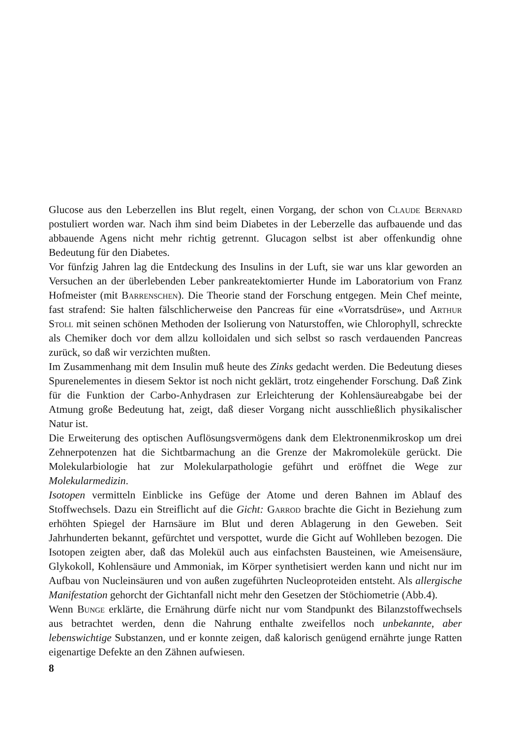Glucose aus den Leberzellen ins Blut regelt, einen Vorgang, der schon von Claude Bernard postuliert worden war. Nach ihm sind beim Diabetes in der Leberzelle das aufbauende und das abbauende Agens nicht mehr richtig getrennt. Glucagon selbst ist aber offenkundig ohne Bedeutung für den Diabetes.
Vor fünfzig Jahren lag die Entdeckung des Insulins in der Luft, sie war uns klar geworden an Versuchen an der überlebenden Leber pankreatektomierter Hunde im Laboratorium von Franz Hofmeister (mit Barrenschen). Die Theorie stand der Forschung entgegen. Mein Chef meinte, fast strafend: Sie halten fälschlicherweise den Pancreas für eine «Vorratsdrüse», und Arthur Stoll mit seinen schönen Methoden der Isolierung von Naturstoffen, wie Chlorophyll, schreckte als Chemiker doch vor dem allzu kolloidalen und sich selbst so rasch verdauenden Pancreas zurück, so daß wir verzichten mußten.
Im Zusammenhang mit dem Insulin muß heute des Zinks gedacht werden. Die Bedeutung dieses Spurenelementes in diesem Sektor ist noch nicht geklärt, trotz eingehender Forschung. Daß Zink für die Funktion der Carbo-Anhydrasen zur Erleichterung der Kohlensäureabgabe bei der Atmung große Bedeutung hat, zeigt, daß dieser Vorgang nicht ausschließlich physikalischer Natur ist.
Die Erweiterung des optischen Auflösungsvermögens dank dem Elektronenmikroskop um drei Zehnerpotenzen hat die Sichtbarmachung an die Grenze der Makromoleküle gerückt. Die Molekularbiologie hat zur Molekularpathologie geführt und eröffnet die Wege zur Molekularmedizin.
Isotopen vermitteln Einblicke ins Gefüge der Atome und deren Bahnen im Ablauf des Stoffwechsels. Dazu ein Streiflicht auf die Gicht: Garrod brachte die Gicht in Beziehung zum erhöhten Spiegel der Harnsäure im Blut und deren Ablagerung in den Geweben. Seit Jahrhunderten bekannt, gefürchtet und verspottet, wurde die Gicht auf Wohlleben bezogen. Die Isotopen zeigten aber, daß das Molekül auch aus einfachsten Bausteinen, wie Ameisensäure, Glykokoll, Kohlensäure und Ammoniak, im Körper synthetisiert werden kann und nicht nur im Aufbau von Nucleinsäuren und von außen zugeführten Nucleoproteiden entsteht. Als allergische Manifestation gehorcht der Gichtanfall nicht mehr den Gesetzen der Stöchiometrie (Abb.4).
Wenn Bunge erklärte, die Ernährung dürfe nicht nur vom Standpunkt des Bilanzstoffwechsels aus betrachtet werden, denn die Nahrung enthalte zweifellos noch unbekannte, aber lebenswichtige Substanzen, und er konnte zeigen, daß kalorisch genügend ernährte junge Ratten eigenartige Defekte an den Zähnen aufwiesen.
8